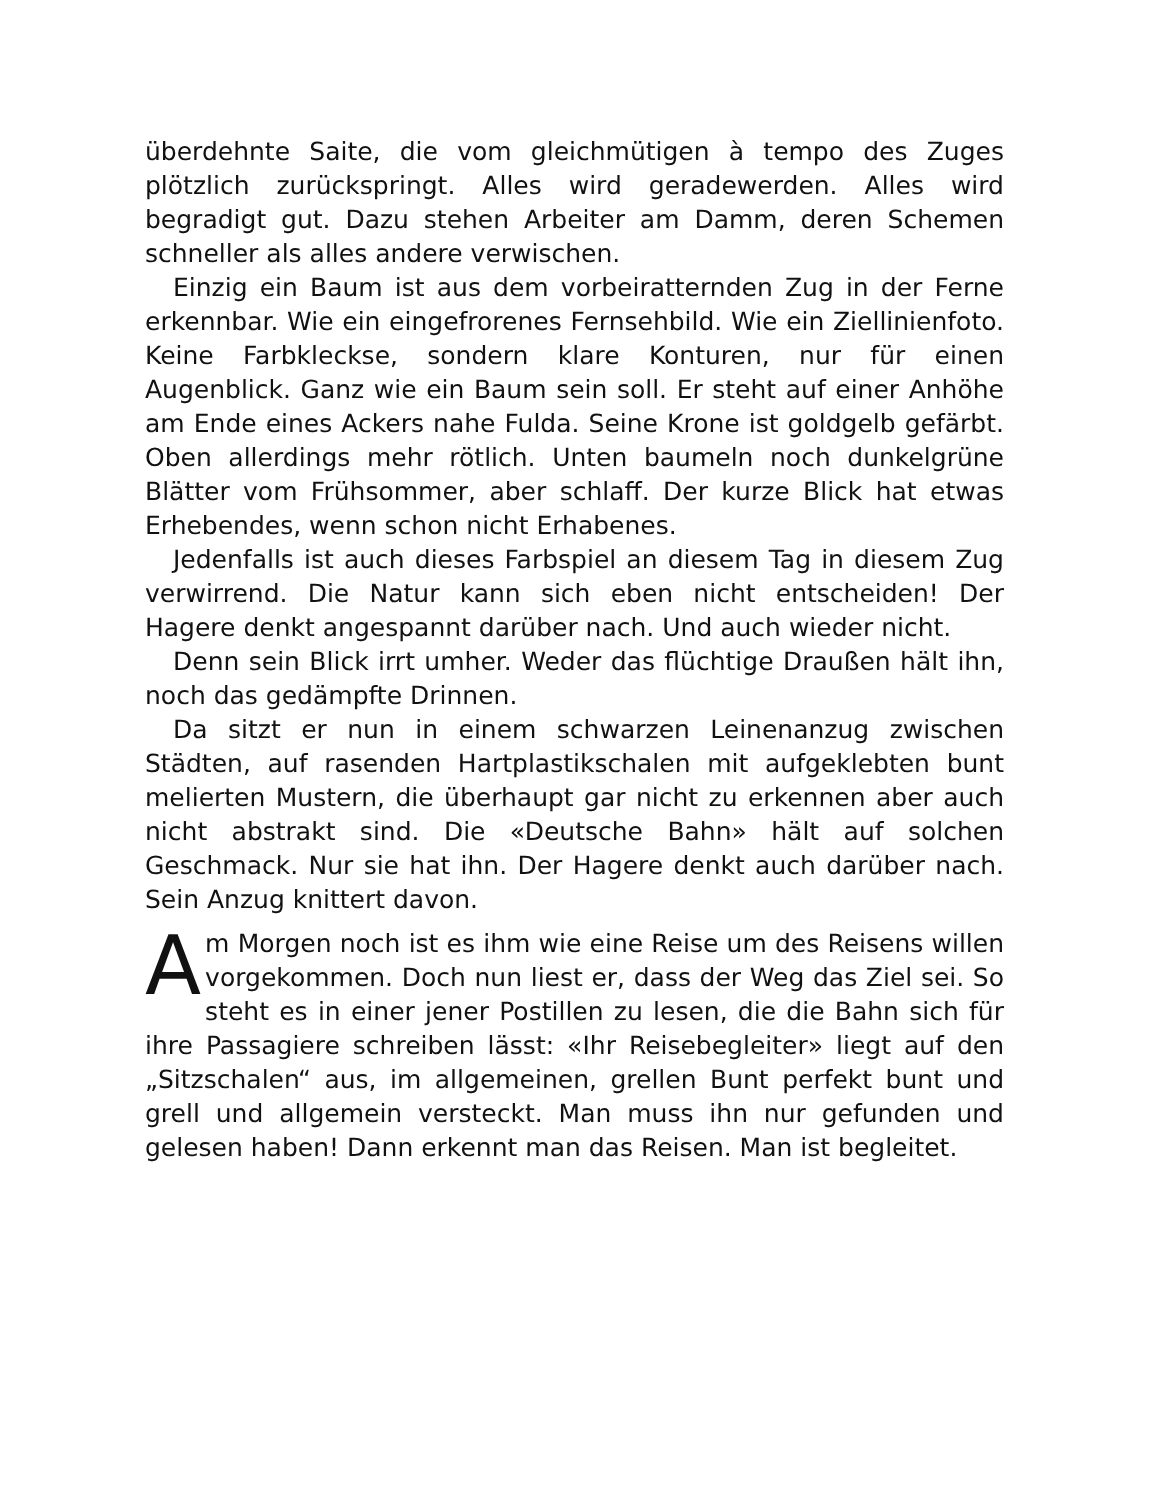überdehnte Saite, die vom gleichmütigen à tempo des Zuges plötzlich zurückspringt. Alles wird geradewerden. Alles wird begradigt gut. Dazu stehen Arbeiter am Damm, deren Schemen schneller als alles andere verwischen.
Einzig ein Baum ist aus dem vorbeiratternden Zug in der Ferne erkennbar. Wie ein eingefrorenes Fernsehbild. Wie ein Ziellinienfoto. Keine Farbkleckse, sondern klare Konturen, nur für einen Augenblick. Ganz wie ein Baum sein soll. Er steht auf einer Anhöhe am Ende eines Ackers nahe Fulda. Seine Krone ist goldgelb gefärbt. Oben allerdings mehr rötlich. Unten baumeln noch dunkelgrüne Blätter vom Frühsommer, aber schlaff. Der kurze Blick hat etwas Erhebendes, wenn schon nicht Erhabenes.
Jedenfalls ist auch dieses Farbspiel an diesem Tag in diesem Zug verwirrend. Die Natur kann sich eben nicht entscheiden! Der Hagere denkt angespannt darüber nach. Und auch wieder nicht.
Denn sein Blick irrt umher. Weder das flüchtige Draußen hält ihn, noch das gedämpfte Drinnen.
Da sitzt er nun in einem schwarzen Leinenanzug zwischen Städten, auf rasenden Hartplastikschalen mit aufgeklebten bunt melierten Mustern, die überhaupt gar nicht zu erkennen aber auch nicht abstrakt sind. Die «Deutsche Bahn» hält auf solchen Geschmack. Nur sie hat ihn. Der Hagere denkt auch darüber nach. Sein Anzug knittert davon.
Am Morgen noch ist es ihm wie eine Reise um des Reisens willen vorgekommen. Doch nun liest er, dass der Weg das Ziel sei. So steht es in einer jener Postillen zu lesen, die die Bahn sich für ihre Passagiere schreiben lässt: «Ihr Reisebegleiter» liegt auf den „Sitzschalen“ aus, im allgemeinen, grellen Bunt perfekt bunt und grell und allgemein versteckt. Man muss ihn nur gefunden und gelesen haben! Dann erkennt man das Reisen. Man ist begleitet.